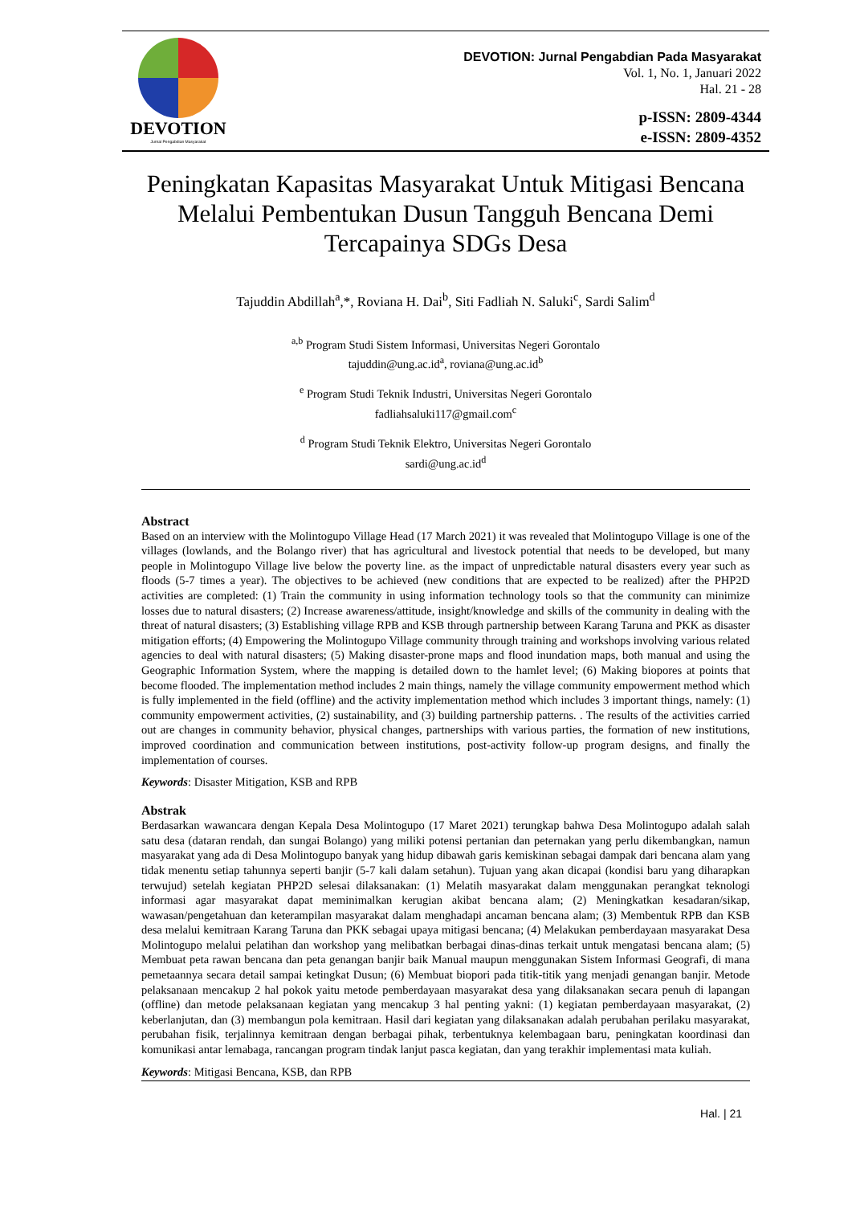DEVOTION
Jurnal Pengabdian Masyarakat
DEVOTION: Jurnal Pengabdian Pada Masyarakat
Vol. 1, No. 1, Januari 2022
Hal. 21 - 28
p-ISSN: 2809-4344
e-ISSN: 2809-4352
Peningkatan Kapasitas Masyarakat Untuk Mitigasi Bencana Melalui Pembentukan Dusun Tangguh Bencana Demi Tercapainya SDGs Desa
Tajuddin Abdillah<sup>a</sup>,*, Roviana H. Dai<sup>b</sup>, Siti Fadliah N. Saluki<sup>c</sup>, Sardi Salim<sup>d</sup>
<sup>a,b</sup> Program Studi Sistem Informasi, Universitas Negeri Gorontalo
tajuddin@ung.ac.id<sup>a</sup>, roviana@ung.ac.id<sup>b</sup>
<sup>e</sup> Program Studi Teknik Industri, Universitas Negeri Gorontalo
fadliahsaluki117@gmail.com<sup>c</sup>
<sup>d</sup> Program Studi Teknik Elektro, Universitas Negeri Gorontalo
sardi@ung.ac.id<sup>d</sup>
Abstract
Based on an interview with the Molintogupo Village Head (17 March 2021) it was revealed that Molintogupo Village is one of the villages (lowlands, and the Bolango river) that has agricultural and livestock potential that needs to be developed, but many people in Molintogupo Village live below the poverty line. as the impact of unpredictable natural disasters every year such as floods (5-7 times a year). The objectives to be achieved (new conditions that are expected to be realized) after the PHP2D activities are completed: (1) Train the community in using information technology tools so that the community can minimize losses due to natural disasters; (2) Increase awareness/attitude, insight/knowledge and skills of the community in dealing with the threat of natural disasters; (3) Establishing village RPB and KSB through partnership between Karang Taruna and PKK as disaster mitigation efforts; (4) Empowering the Molintogupo Village community through training and workshops involving various related agencies to deal with natural disasters; (5) Making disaster-prone maps and flood inundation maps, both manual and using the Geographic Information System, where the mapping is detailed down to the hamlet level; (6) Making biopores at points that become flooded. The implementation method includes 2 main things, namely the village community empowerment method which is fully implemented in the field (offline) and the activity implementation method which includes 3 important things, namely: (1) community empowerment activities, (2) sustainability, and (3) building partnership patterns. . The results of the activities carried out are changes in community behavior, physical changes, partnerships with various parties, the formation of new institutions, improved coordination and communication between institutions, post-activity follow-up program designs, and finally the implementation of courses.
Keywords: Disaster Mitigation, KSB and RPB
Abstrak
Berdasarkan wawancara dengan Kepala Desa Molintogupo (17 Maret 2021) terungkap bahwa Desa Molintogupo adalah salah satu desa (dataran rendah, dan sungai Bolango) yang miliki potensi pertanian dan peternakan yang perlu dikembangkan, namun masyarakat yang ada di Desa Molintogupo banyak yang hidup dibawah garis kemiskinan sebagai dampak dari bencana alam yang tidak menentu setiap tahunnya seperti banjir (5-7 kali dalam setahun). Tujuan yang akan dicapai (kondisi baru yang diharapkan terwujud) setelah kegiatan PHP2D selesai dilaksanakan: (1) Melatih masyarakat dalam menggunakan perangkat teknologi informasi agar masyarakat dapat meminimalkan kerugian akibat bencana alam; (2) Meningkatkan kesadaran/sikap, wawasan/pengetahuan dan keterampilan masyarakat dalam menghadapi ancaman bencana alam; (3) Membentuk RPB dan KSB desa melalui kemitraan Karang Taruna dan PKK sebagai upaya mitigasi bencana; (4) Melakukan pemberdayaan masyarakat Desa Molintogupo melalui pelatihan dan workshop yang melibatkan berbagai dinas-dinas terkait untuk mengatasi bencana alam; (5) Membuat peta rawan bencana dan peta genangan banjir baik Manual maupun menggunakan Sistem Informasi Geografi, di mana pemetaannya secara detail sampai ketingkat Dusun; (6) Membuat biopori pada titik-titik yang menjadi genangan banjir. Metode pelaksanaan mencakup 2 hal pokok yaitu metode pemberdayaan masyarakat desa yang dilaksanakan secara penuh di lapangan (offline) dan metode pelaksanaan kegiatan yang mencakup 3 hal penting yakni: (1) kegiatan pemberdayaan masyarakat, (2) keberlanjutan, dan (3) membangun pola kemitraan. Hasil dari kegiatan yang dilaksanakan adalah perubahan perilaku masyarakat, perubahan fisik, terjalinnya kemitraan dengan berbagai pihak, terbentuknya kelembagaan baru, peningkatan koordinasi dan komunikasi antar lemabaga, rancangan program tindak lanjut pasca kegiatan, dan yang terakhir implementasi mata kuliah.
Keywords: Mitigasi Bencana, KSB, dan RPB
Hal. | 21